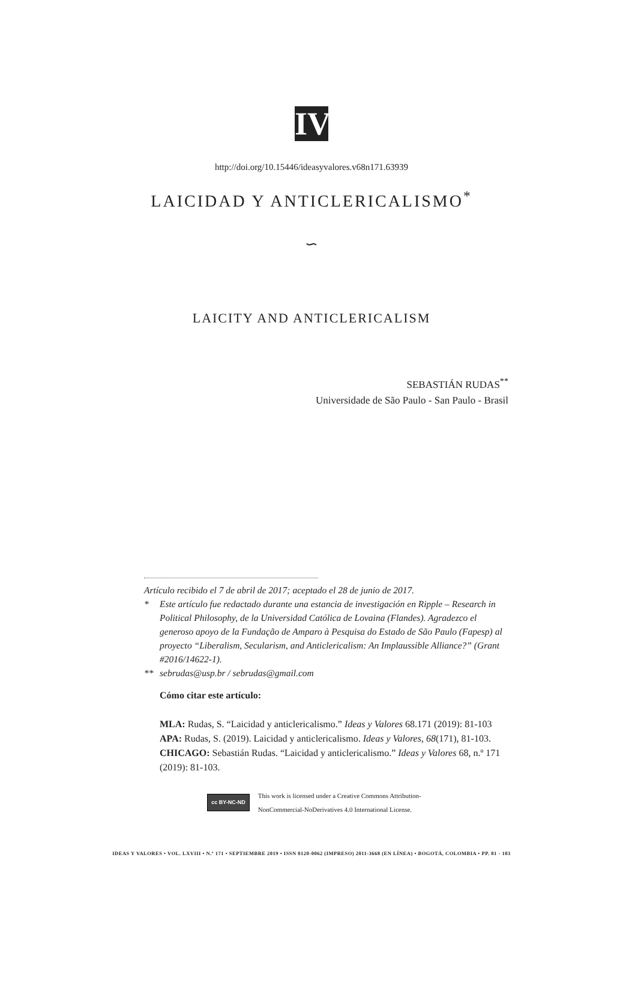IV
http://doi.org/10.15446/ideasyvalores.v68n171.63939
LAICIDAD Y ANTICLERICALISMO<sup>*</sup>
∽
LAICITY AND ANTICLERICALISM
SEBASTIÁN RUDAS<sup>**</sup>
Universidade de São Paulo - San Paulo - Brasil
Artículo recibido el 7 de abril de 2017; aceptado el 28 de junio de 2017.
* Este artículo fue redactado durante una estancia de investigación en Ripple – Research in Political Philosophy, de la Universidad Católica de Lovaina (Flandes). Agradezco el generoso apoyo de la Fundação de Amparo à Pesquisa do Estado de São Paulo (Fapesp) al proyecto “Liberalism, Secularism, and Anticlericalism: An Implaussible Alliance?” (Grant #2016/14622-1).
** sebrudas@usp.br / sebrudas@gmail.com
Cómo citar este artículo:
MLA: Rudas, S. “Laicidad y anticlericalismo.” Ideas y Valores 68.171 (2019): 81-103
APA: Rudas, S. (2019). Laicidad y anticlericalismo. Ideas y Valores, 68(171), 81-103.
CHICAGO: Sebastián Rudas. “Laicidad y anticlericalismo.” Ideas y Valores 68, n.º 171 (2019): 81-103.
cc BY-NC-ND This work is licensed under a Creative Commons Attribution-
NonCommercial-NoDerivatives 4.0 International License.
IDEAS Y VALORES • VOL. LXVIII • N.º 171 • SEPTIEMBRE 2019 • ISSN 0120-0062 (IMPRESO) 2011-3668 (EN LÍNEA) • BOGOTÁ, COLOMBIA • PP. 81 - 103